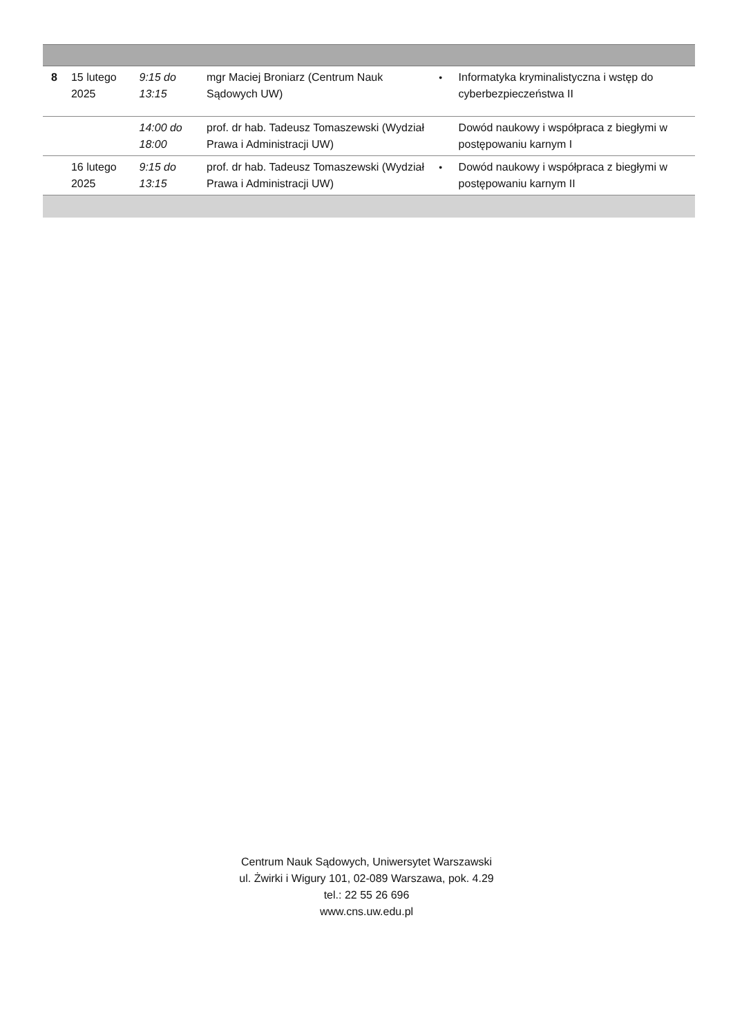| 8 | 15 lutego 2025 | 9:15 do 13:15 | mgr Maciej Broniarz (Centrum Nauk Sądowych UW) | • | Informatyka kryminalistyczna i wstęp do cyberbezpieczeństwa II |
| | | 14:00 do 18:00 | prof. dr hab. Tadeusz Tomaszewski (Wydział Prawa i Administracji UW) | | Dowód naukowy i współpraca z biegłymi w postępowaniu karnym I |
| | 16 lutego 2025 | 9:15 do 13:15 | prof. dr hab. Tadeusz Tomaszewski (Wydział Prawa i Administracji UW) | • | Dowód naukowy i współpraca z biegłymi w postępowaniu karnym II |
Centrum Nauk Sądowych, Uniwersytet Warszawski
ul. Żwirki i Wigury 101, 02-089 Warszawa, pok. 4.29
tel.: 22 55 26 696
www.cns.uw.edu.pl